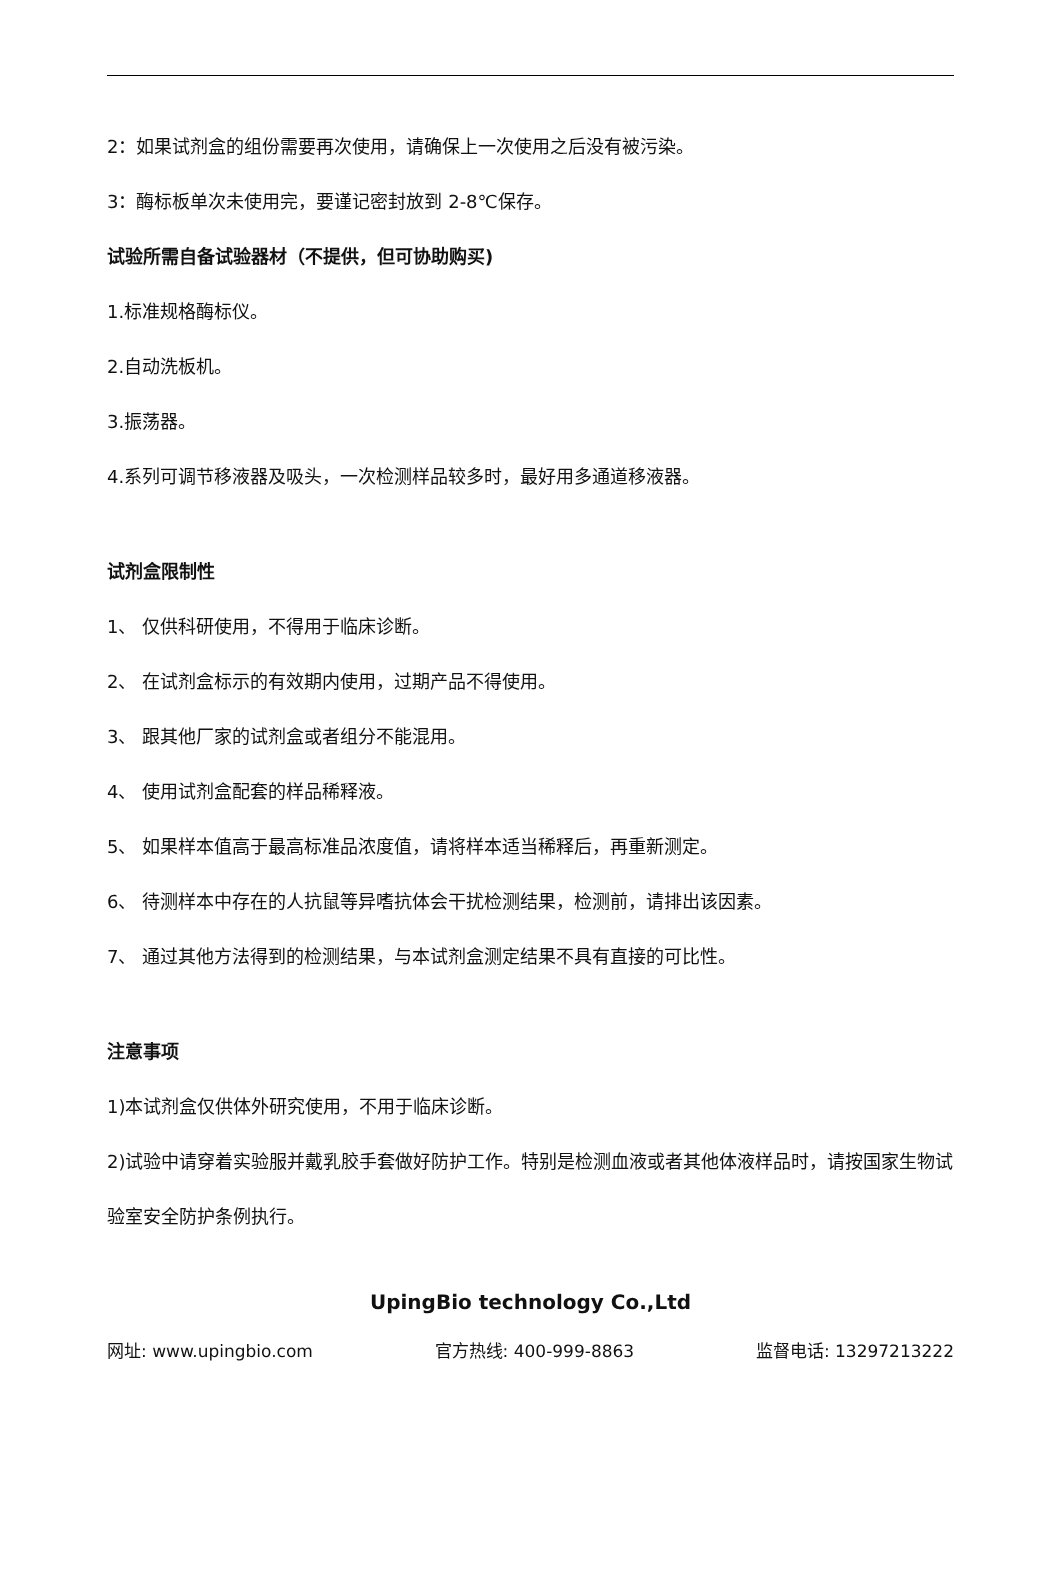2：如果试剂盒的组份需要再次使用，请确保上一次使用之后没有被污染。
3：酶标板单次未使用完，要谨记密封放到 2-8℃保存。
试验所需自备试验器材（不提供，但可协助购买)
1.标准规格酶标仪。
2.自动洗板机。
3.振荡器。
4.系列可调节移液器及吸头，一次检测样品较多时，最好用多通道移液器。
试剂盒限制性
1、 仅供科研使用，不得用于临床诊断。
2、 在试剂盒标示的有效期内使用，过期产品不得使用。
3、 跟其他厂家的试剂盒或者组分不能混用。
4、 使用试剂盒配套的样品稀释液。
5、 如果样本值高于最高标准品浓度值，请将样本适当稀释后，再重新测定。
6、 待测样本中存在的人抗鼠等异嗜抗体会干扰检测结果，检测前，请排出该因素。
7、 通过其他方法得到的检测结果，与本试剂盒测定结果不具有直接的可比性。
注意事项
1)本试剂盒仅供体外研究使用，不用于临床诊断。
2)试验中请穿着实验服并戴乳胶手套做好防护工作。特别是检测血液或者其他体液样品时，请按国家生物试验室安全防护条例执行。
UpingBio technology Co.,Ltd
网址: www.upingbio.com 官方热线: 400-999-8863 监督电话: 13297213222